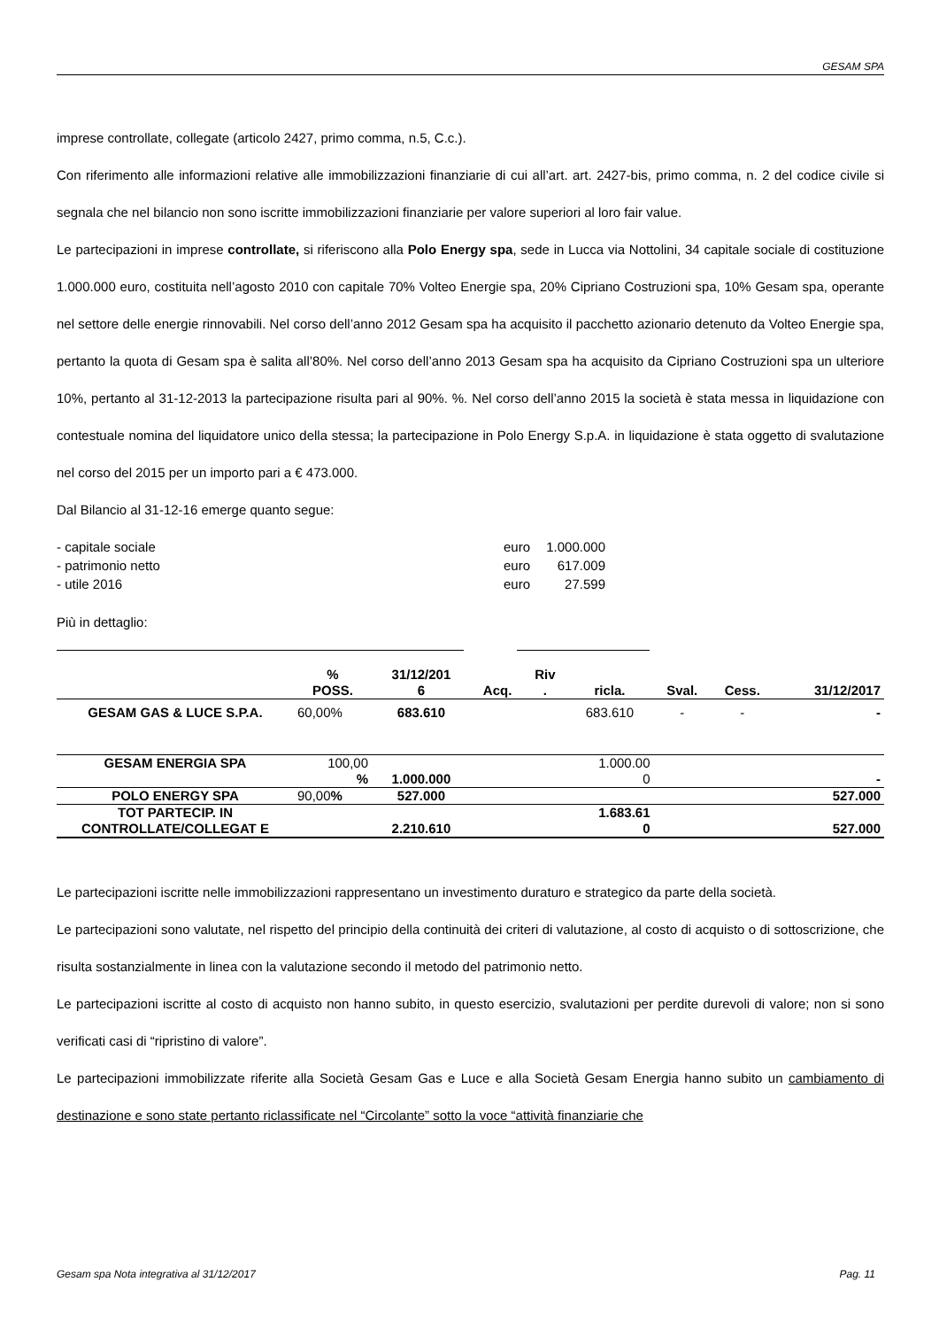GESAM SPA
imprese controllate, collegate (articolo 2427, primo comma, n.5, C.c.).
Con riferimento alle informazioni relative alle immobilizzazioni finanziarie di cui all’art. art. 2427-bis, primo comma, n. 2 del codice civile si segnala che nel bilancio non sono iscritte immobilizzazioni finanziarie per valore superiori al loro fair value.
Le partecipazioni in imprese controllate, si riferiscono alla Polo Energy spa, sede in Lucca via Nottolini, 34 capitale sociale di costituzione 1.000.000 euro, costituita nell’agosto 2010 con capitale 70% Volteo Energie spa, 20% Cipriano Costruzioni spa, 10% Gesam spa, operante nel settore delle energie rinnovabili. Nel corso dell’anno 2012 Gesam spa ha acquisito il pacchetto azionario detenuto da Volteo Energie spa, pertanto la quota di Gesam spa è salita all’80%. Nel corso dell’anno 2013 Gesam spa ha acquisito da Cipriano Costruzioni spa un ulteriore 10%, pertanto al 31-12-2013 la partecipazione risulta pari al 90%. %. Nel corso dell’anno 2015 la società è stata messa in liquidazione con contestuale nomina del liquidatore unico della stessa; la partecipazione in Polo Energy S.p.A. in liquidazione è stata oggetto di svalutazione nel corso del 2015 per un importo pari a € 473.000.
Dal Bilancio al 31-12-16 emerge quanto segue:
- capitale sociale euro 1.000.000
- patrimonio netto euro 617.009
- utile 2016 euro 27.599
Più in dettaglio:
| | % POSS. | 31/12/201 6 | Acq. | Riv . | ricla. | Sval. | Cess. | 31/12/2017 |
| --- | --- | --- | --- | --- | --- | --- | --- | --- |
| GESAM GAS & LUCE S.P.A. | 60,00% | 683.610 | | | 683.610 | - | - | - |
| GESAM ENERGIA SPA | 100,00 % | 1.000.000 | | | 1.000.00 0 | | | - |
| POLO ENERGY SPA | 90,00 % | 527.000 | | | | | | 527.000 |
| TOT PARTECIP. IN CONTROLLATE/COLLEGAT E | | 2.210.610 | | | 1.683.61 0 | | | 527.000 |
Le partecipazioni iscritte nelle immobilizzazioni rappresentano un investimento duraturo e strategico da parte della società.
Le partecipazioni sono valutate, nel rispetto del principio della continuità dei criteri di valutazione, al costo di acquisto o di sottoscrizione, che risulta sostanzialmente in linea con la valutazione secondo il metodo del patrimonio netto.
Le partecipazioni iscritte al costo di acquisto non hanno subito, in questo esercizio, svalutazioni per perdite durevoli di valore; non si sono verificati casi di “ripristino di valore”.
Le partecipazioni immobilizzate riferite alla Società Gesam Gas e Luce e alla Società Gesam Energia hanno subito un cambiamento di destinazione e sono state pertanto riclassificate nel “Circolante” sotto la voce “attività finanziarie che
Gesam spa Nota integrativa al 31/12/2017 Pag. 11